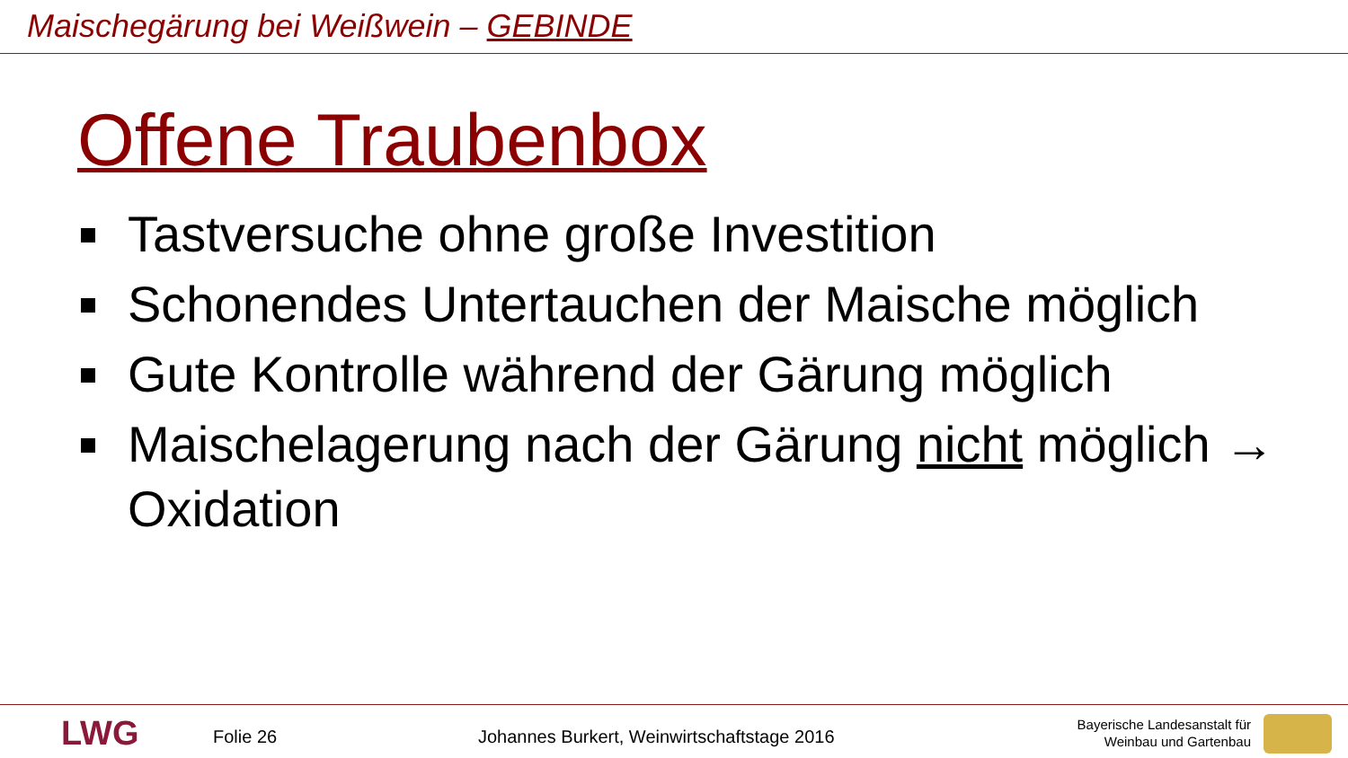Maischegärung bei Weißwein – GEBINDE
Offene Traubenbox
Tastversuche ohne große Investition
Schonendes Untertauchen der Maische möglich
Gute Kontrolle während der Gärung möglich
Maischelagerung nach der Gärung nicht möglich → Oxidation
LWG Folie 26
Johannes Burkert, Weinwirtschaftstage 2016
Bayerische Landesanstalt für
Weinbau und Gartenbau